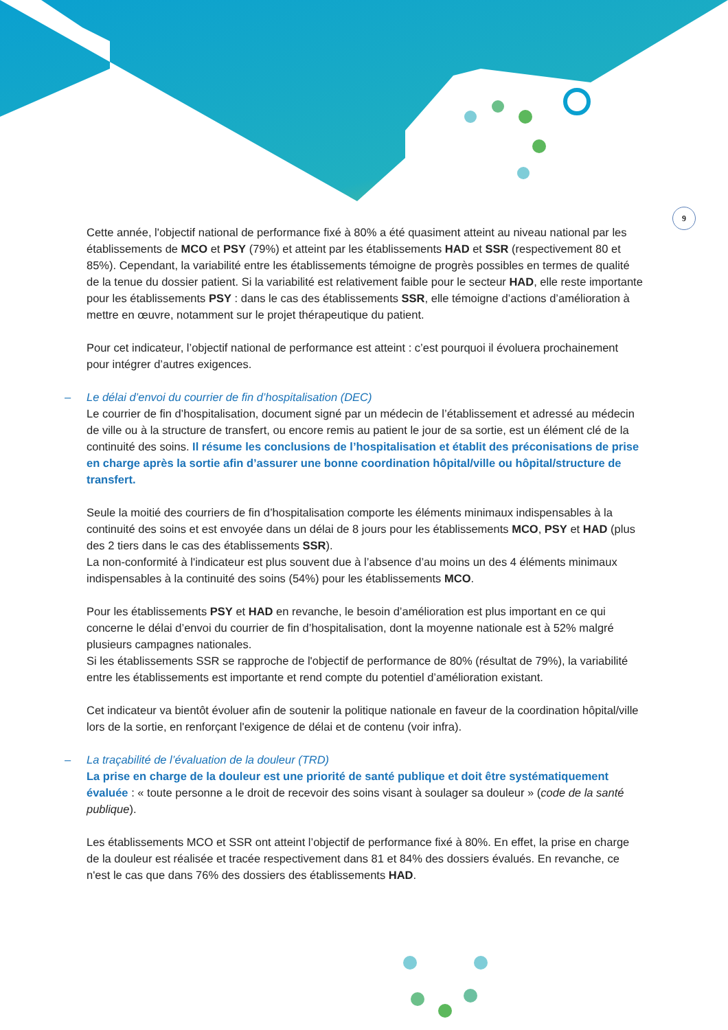9
Cette année, l'objectif national de performance fixé à 80% a été quasiment atteint au niveau national par les établissements de MCO et PSY (79%) et atteint par les établissements HAD et SSR (respectivement 80 et 85%). Cependant, la variabilité entre les établissements témoigne de progrès possibles en termes de qualité de la tenue du dossier patient. Si la variabilité est relativement faible pour le secteur HAD, elle reste importante pour les établissements PSY : dans le cas des établissements SSR, elle témoigne d’actions d’amélioration à mettre en œuvre, notamment sur le projet thérapeutique du patient.
Pour cet indicateur, l’objectif national de performance est atteint : c’est pourquoi il évoluera prochainement pour intégrer d’autres exigences.
– Le délai d’envoi du courrier de fin d’hospitalisation (DEC)
Le courrier de fin d’hospitalisation, document signé par un médecin de l’établissement et adressé au médecin de ville ou à la structure de transfert, ou encore remis au patient le jour de sa sortie, est un élément clé de la continuité des soins. Il résume les conclusions de l’hospitalisation et établit des préconisations de prise en charge après la sortie afin d’assurer une bonne coordination hôpital/ville ou hôpital/structure de transfert.
Seule la moitié des courriers de fin d’hospitalisation comporte les éléments minimaux indispensables à la continuité des soins et est envoyée dans un délai de 8 jours pour les établissements MCO, PSY et HAD (plus des 2 tiers dans le cas des établissements SSR).
La non-conformité à l'indicateur est plus souvent due à l’absence d’au moins un des 4 éléments minimaux indispensables à la continuité des soins (54%) pour les établissements MCO.
Pour les établissements PSY et HAD en revanche, le besoin d’amélioration est plus important en ce qui concerne le délai d’envoi du courrier de fin d’hospitalisation, dont la moyenne nationale est à 52% malgré plusieurs campagnes nationales.
Si les établissements SSR se rapproche de l'objectif de performance de 80% (résultat de 79%), la variabilité entre les établissements est importante et rend compte du potentiel d’amélioration existant.
Cet indicateur va bientôt évoluer afin de soutenir la politique nationale en faveur de la coordination hôpital/ville lors de la sortie, en renforçant l'exigence de délai et de contenu (voir infra).
– La traçabilité de l’évaluation de la douleur (TRD)
La prise en charge de la douleur est une priorité de santé publique et doit être systématiquement évaluée : « toute personne a le droit de recevoir des soins visant à soulager sa douleur » (code de la santé publique).
Les établissements MCO et SSR ont atteint l’objectif de performance fixé à 80%. En effet, la prise en charge de la douleur est réalisée et tracée respectivement dans 81 et 84% des dossiers évalués. En revanche, ce n'est le cas que dans 76% des dossiers des établissements HAD.